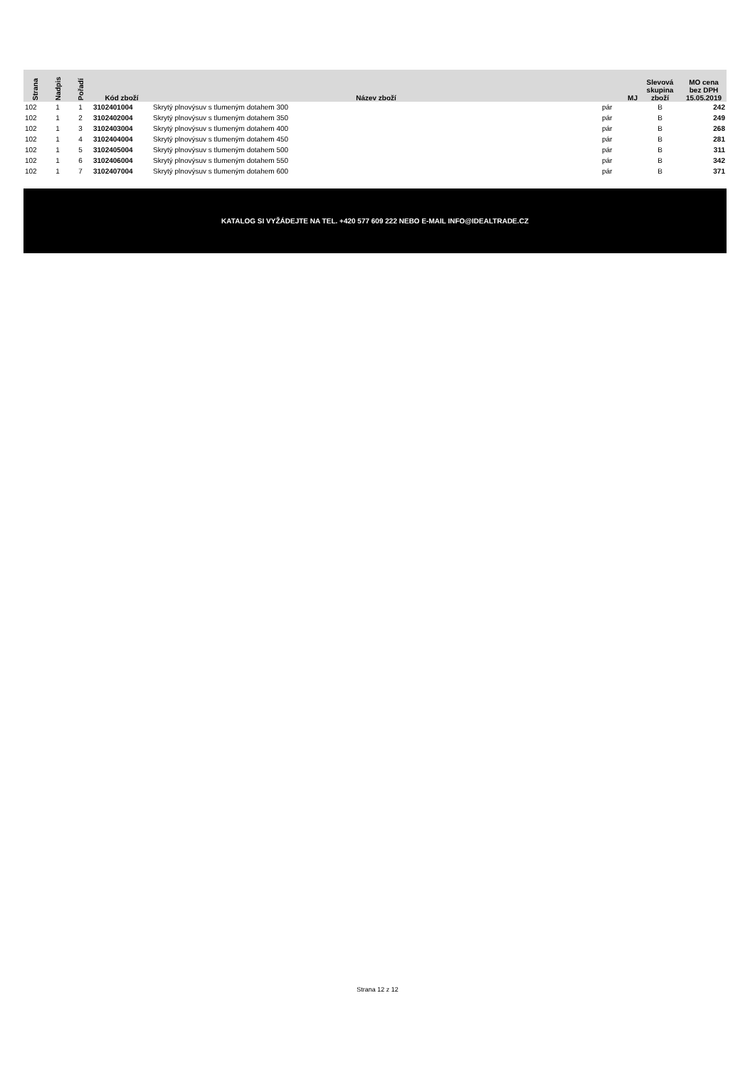| Strana | Nadpis | Pořadí | Kód zboží | Název zboží | MJ | Slevová skupina zboží | MO cena bez DPH 15.05.2019 |
| --- | --- | --- | --- | --- | --- | --- | --- |
| 102 | 1 | 1 | 3102401004 | Skrytý plnovýsuv s tlumeným dotahem 300 | pár | B | 242 |
| 102 | 1 | 2 | 3102402004 | Skrytý plnovýsuv s tlumeným dotahem 350 | pár | B | 249 |
| 102 | 1 | 3 | 3102403004 | Skrytý plnovýsuv s tlumeným dotahem 400 | pár | B | 268 |
| 102 | 1 | 4 | 3102404004 | Skrytý plnovýsuv s tlumeným dotahem 450 | pár | B | 281 |
| 102 | 1 | 5 | 3102405004 | Skrytý plnovýsuv s tlumeným dotahem 500 | pár | B | 311 |
| 102 | 1 | 6 | 3102406004 | Skrytý plnovýsuv s tlumeným dotahem 550 | pár | B | 342 |
| 102 | 1 | 7 | 3102407004 | Skrytý plnovýsuv s tlumeným dotahem 600 | pár | B | 371 |
KATALOG SI VYŽÁDEJTE NA TEL. +420 577 609 222 NEBO E-MAIL INFO@IDEALTRADE.CZ
Strana 12 z 12